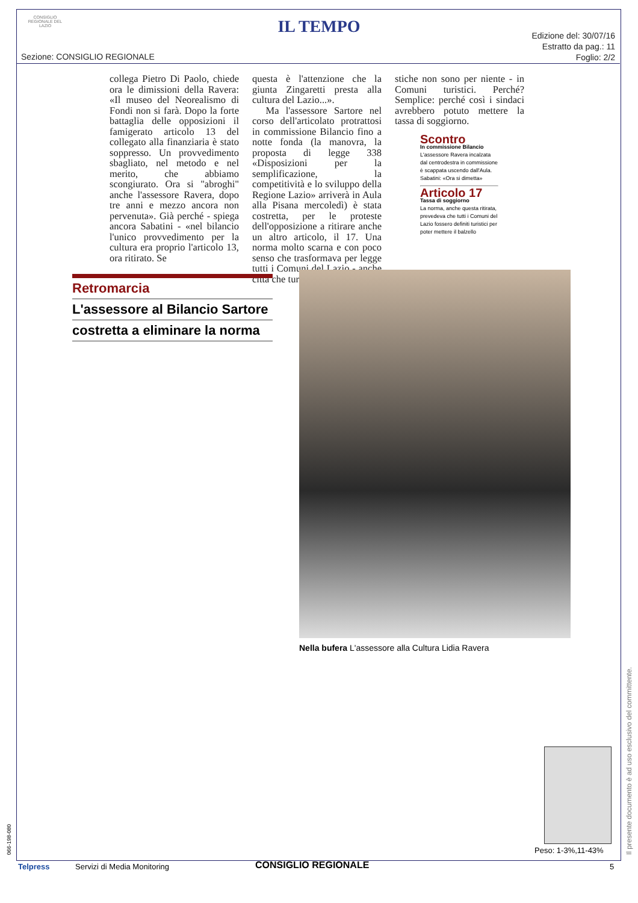CONSIGLIO REGIONALE DEL LAZIO
IL TEMPO
Sezione: CONSIGLIO REGIONALE
Edizione del: 30/07/16
Estratto da pag.: 11
Foglio: 2/2
collega Pietro Di Paolo, chiede ora le dimissioni della Ravera: «Il museo del Neorealismo di Fondi non si farà. Dopo la forte battaglia delle opposizioni il famigerato articolo 13 del collegato alla finanziaria è stato soppresso. Un provvedimento sbagliato, nel metodo e nel merito, che abbiamo scongiurato. Ora si "abroghi" anche l'assessore Ravera, dopo tre anni e mezzo ancora non pervenuta». Già perché - spiega ancora Sabatini - «nel bilancio l'unico provvedimento per la cultura era proprio l'articolo 13, ora ritirato. Se
questa è l'attenzione che la giunta Zingaretti presta alla cultura del Lazio...».
Ma l'assessore Sartore nel corso dell'articolato protrattosi in commissione Bilancio fino a notte fonda (la manovra, la proposta di legge 338 «Disposizioni per la semplificazione, la competitività e lo sviluppo della Regione Lazio» arriverà in Aula alla Pisana mercoledì) è stata costretta, per le proteste dell'opposizione a ritirare anche un altro articolo, il 17. Una norma molto scarna e con poco senso che trasformava per legge tutti i Comuni del Lazio - anche città che turi-
stiche non sono per niente - in Comuni turistici. Perché? Semplice: perché così i sindaci avrebbero potuto mettere la tassa di soggiorno.
Scontro
In commissione Bilancio
L'assessore Ravera incalzata dal centrodestra in commissione è scappata uscendo dall'Aula. Sabatini: «Ora si dimetta»
Articolo 17
Tassa di soggiorno
La norma, anche questa ritirata, prevedeva che tutti i Comuni del Lazio fossero definiti turistici per poter mettere il balzello
Retromarcia
L'assessore al Bilancio Sartore
costretta a eliminare la norma
Nella bufera L'assessore alla Cultura Lidia Ravera
Peso: 1-3%,11-43%
Telpress Servizi di Media Monitoring CONSIGLIO REGIONALE 5
066-198-080 Il presente documento è ad uso esclusivo del committente.